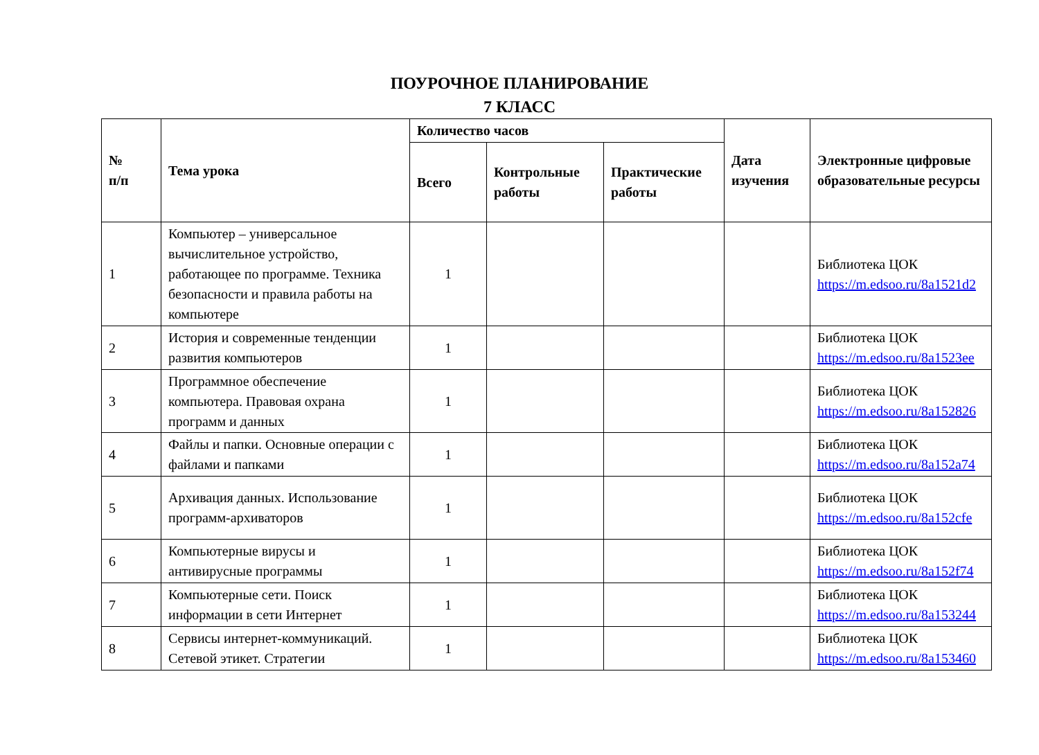ПОУРОЧНОЕ ПЛАНИРОВАНИЕ
7 КЛАСС
| № п/п | Тема урока | Количество часов | | | Дата изучения | Электронные цифровые образовательные ресурсы |
| --- | --- | --- | --- | --- | --- | --- |
| | | Всего | Контрольные работы | Практические работы | | |
| 1 | Компьютер – универсальное вычислительное устройство, работающее по программе. Техника безопасности и правила работы на компьютере | 1 | | | | Библиотека ЦОК https://m.edsoo.ru/8a1521d2 |
| 2 | История и современные тенденции развития компьютеров | 1 | | | | Библиотека ЦОК https://m.edsoo.ru/8a1523ee |
| 3 | Программное обеспечение компьютера. Правовая охрана программ и данных | 1 | | | | Библиотека ЦОК https://m.edsoo.ru/8a152826 |
| 4 | Файлы и папки. Основные операции с файлами и папками | 1 | | | | Библиотека ЦОК https://m.edsoo.ru/8a152a74 |
| 5 | Архивация данных. Использование программ-архиваторов | 1 | | | | Библиотека ЦОК https://m.edsoo.ru/8a152cfe |
| 6 | Компьютерные вирусы и антивирусные программы | 1 | | | | Библиотека ЦОК https://m.edsoo.ru/8a152f74 |
| 7 | Компьютерные сети. Поиск информации в сети Интернет | 1 | | | | Библиотека ЦОК https://m.edsoo.ru/8a153244 |
| 8 | Сервисы интернет-коммуникаций. Сетевой этикет. Стратегии | 1 | | | | Библиотека ЦОК https://m.edsoo.ru/8a153460 |